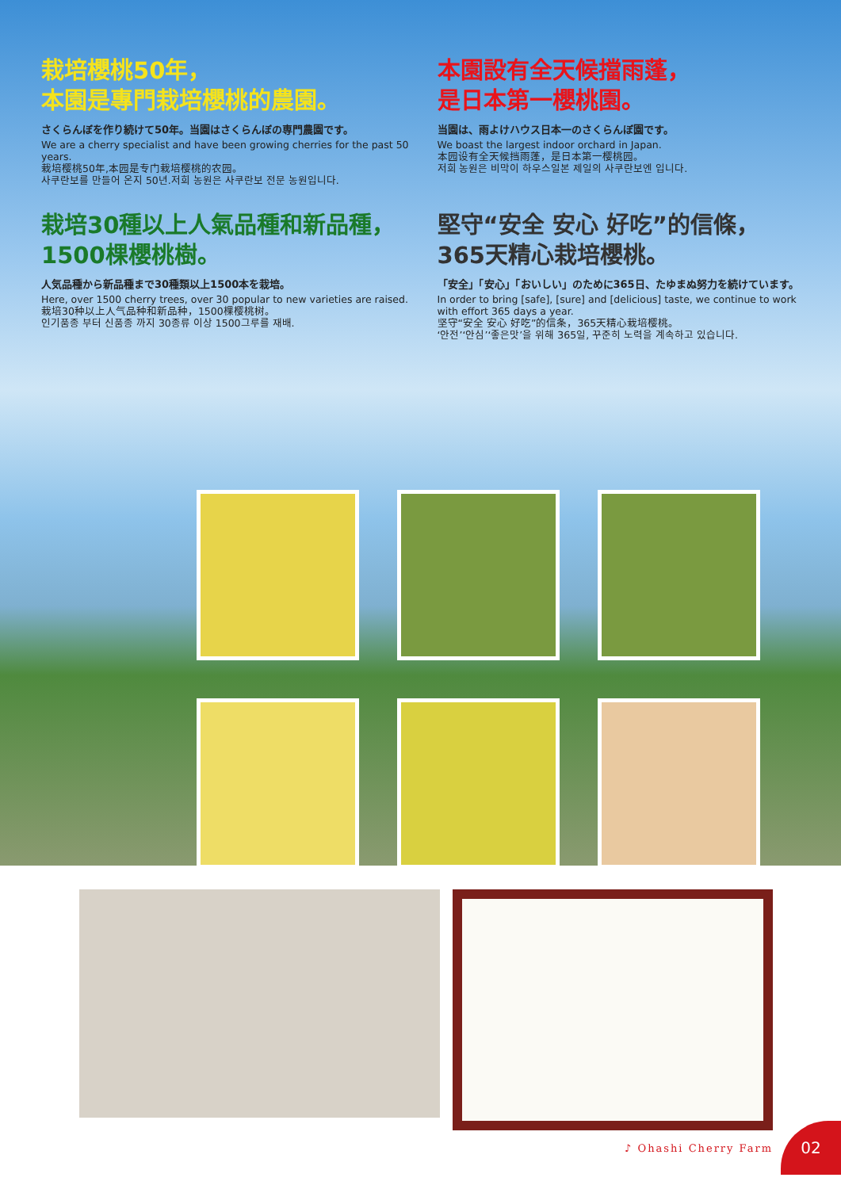栽培櫻桃50年，
本園是專門栽培櫻桃的農園。
さくらんぼを作り続けて50年。当園はさくらんぼの専門農園です。
We are a cherry specialist and have been growing cherries for the past 50 years.
栽培樱桃50年,本园是专门栽培樱桃的农园。
사쿠란보를 만들어 온지 50년.저희 농원은 사쿠란보 전문 농원입니다.
本園設有全天候擋雨蓬，
是日本第一櫻桃園。
当園は、雨よけハウス日本一のさくらんぼ園です。
We boast the largest indoor orchard in Japan.
本园设有全天候挡雨蓬，是日本第一樱桃园。
저희 농원은 비막이 하우스일본 제일의 사쿠란보엔 입니다.
栽培30種以上人氣品種和新品種，
1500棵櫻桃樹。
人気品種から新品種まで30種類以上1500本を栽培。
Here, over 1500 cherry trees, over 30 popular to new varieties are raised.
栽培30种以上人气品种和新品种，1500棵樱桃树。
인기품종 부터 신품종 까지 30종류 이상 1500그루를 재배.
堅守“安全 安心 好吃”的信條，
365天精心栽培櫻桃。
「安全」「安心」「おいしい」のために365日、たゆまぬ努力を続けています。
In order to bring [safe], [sure] and [delicious] taste, we continue to work with effort 365 days a year.
坚守“安全 安心 好吃”的信条，365天精心栽培樱桃。
‘안전’‘안심’‘좋은맛’을 위해 365일, 꾸준히 노력을 계속하고 있습니다.
♪ Ohashi Cherry Farm 02